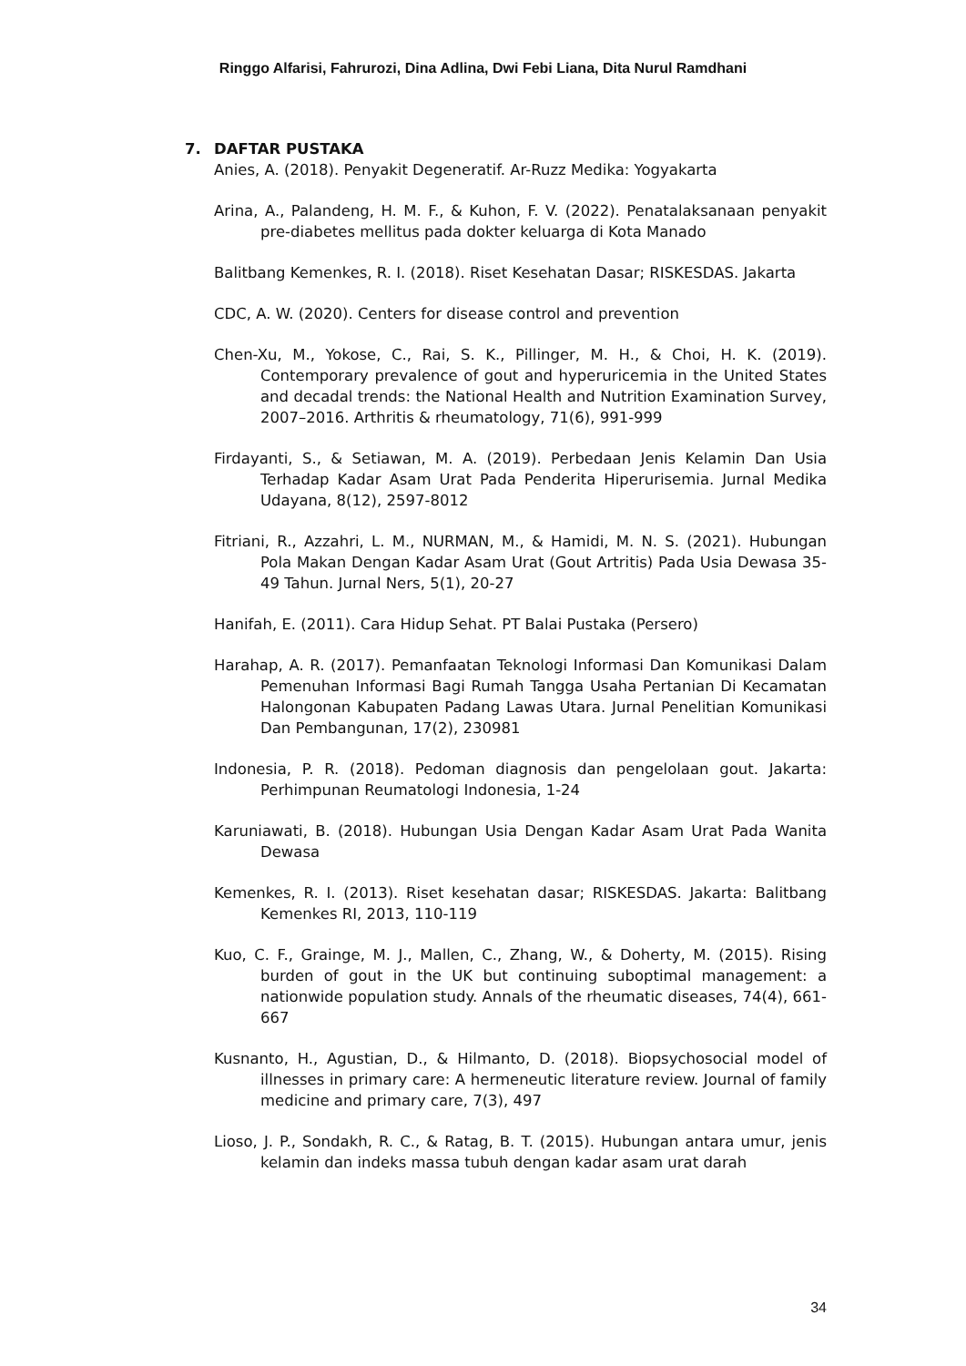Ringgo Alfarisi, Fahrurozi, Dina Adlina, Dwi Febi Liana, Dita Nurul Ramdhani
7. DAFTAR PUSTAKA
Anies, A. (2018). Penyakit Degeneratif. Ar-Ruzz Medika: Yogyakarta
Arina, A., Palandeng, H. M. F., & Kuhon, F. V. (2022). Penatalaksanaan penyakit pre-diabetes mellitus pada dokter keluarga di Kota Manado
Balitbang Kemenkes, R. I. (2018). Riset Kesehatan Dasar; RISKESDAS. Jakarta
CDC, A. W. (2020). Centers for disease control and prevention
Chen-Xu, M., Yokose, C., Rai, S. K., Pillinger, M. H., & Choi, H. K. (2019). Contemporary prevalence of gout and hyperuricemia in the United States and decadal trends: the National Health and Nutrition Examination Survey, 2007–2016. Arthritis & rheumatology, 71(6), 991-999
Firdayanti, S., & Setiawan, M. A. (2019). Perbedaan Jenis Kelamin Dan Usia Terhadap Kadar Asam Urat Pada Penderita Hiperurisemia. Jurnal Medika Udayana, 8(12), 2597-8012
Fitriani, R., Azzahri, L. M., NURMAN, M., & Hamidi, M. N. S. (2021). Hubungan Pola Makan Dengan Kadar Asam Urat (Gout Artritis) Pada Usia Dewasa 35-49 Tahun. Jurnal Ners, 5(1), 20-27
Hanifah, E. (2011). Cara Hidup Sehat. PT Balai Pustaka (Persero)
Harahap, A. R. (2017). Pemanfaatan Teknologi Informasi Dan Komunikasi Dalam Pemenuhan Informasi Bagi Rumah Tangga Usaha Pertanian Di Kecamatan Halongonan Kabupaten Padang Lawas Utara. Jurnal Penelitian Komunikasi Dan Pembangunan, 17(2), 230981
Indonesia, P. R. (2018). Pedoman diagnosis dan pengelolaan gout. Jakarta: Perhimpunan Reumatologi Indonesia, 1-24
Karuniawati, B. (2018). Hubungan Usia Dengan Kadar Asam Urat Pada Wanita Dewasa
Kemenkes, R. I. (2013). Riset kesehatan dasar; RISKESDAS. Jakarta: Balitbang Kemenkes RI, 2013, 110-119
Kuo, C. F., Grainge, M. J., Mallen, C., Zhang, W., & Doherty, M. (2015). Rising burden of gout in the UK but continuing suboptimal management: a nationwide population study. Annals of the rheumatic diseases, 74(4), 661-667
Kusnanto, H., Agustian, D., & Hilmanto, D. (2018). Biopsychosocial model of illnesses in primary care: A hermeneutic literature review. Journal of family medicine and primary care, 7(3), 497
Lioso, J. P., Sondakh, R. C., & Ratag, B. T. (2015). Hubungan antara umur, jenis kelamin dan indeks massa tubuh dengan kadar asam urat darah
34